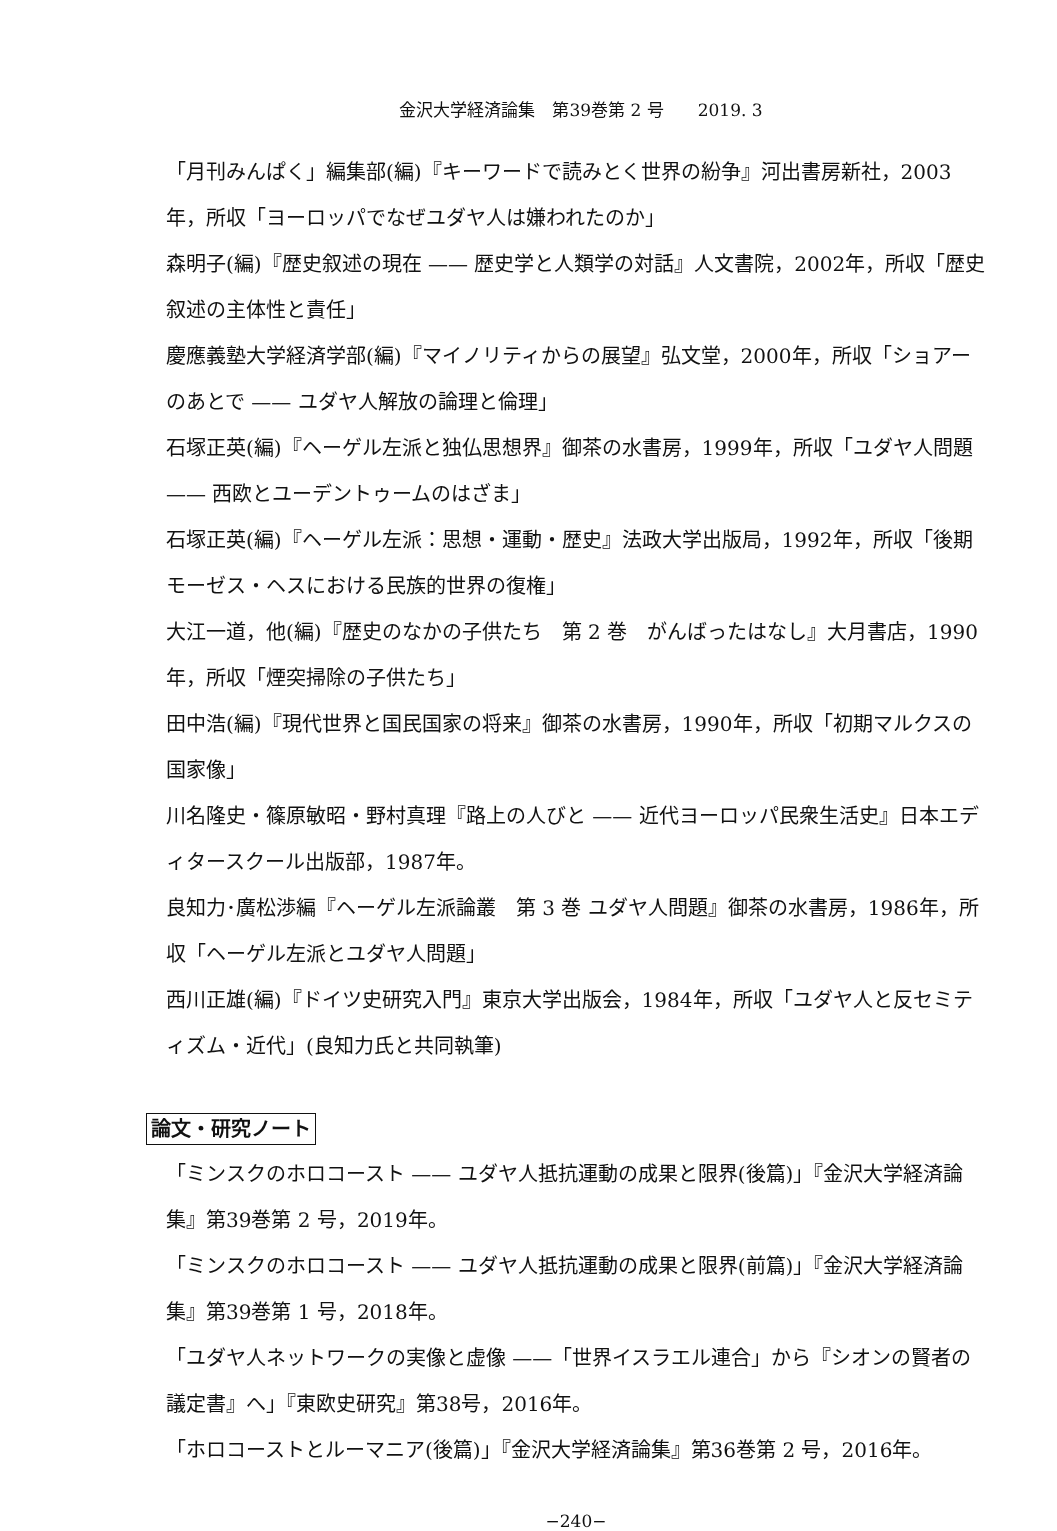金沢大学経済論集　第39巻第 2 号　　2019. 3
「月刊みんぱく」編集部(編)『キーワードで読みとく世界の紛争』河出書房新社，2003年，所収「ヨーロッパでなぜユダヤ人は嫌われたのか」
森明子(編)『歴史叙述の現在 —— 歴史学と人類学の対話』人文書院，2002年，所収「歴史叙述の主体性と責任」
慶應義塾大学経済学部(編)『マイノリティからの展望』弘文堂，2000年，所収「ショアーのあとで —— ユダヤ人解放の論理と倫理」
石塚正英(編)『ヘーゲル左派と独仏思想界』御茶の水書房，1999年，所収「ユダヤ人問題 —— 西欧とユーデントゥームのはざま」
石塚正英(編)『ヘーゲル左派：思想・運動・歴史』法政大学出版局，1992年，所収「後期モーゼス・ヘスにおける民族的世界の復権」
大江一道，他(編)『歴史のなかの子供たち　第 2 巻　がんばったはなし』大月書店，1990年，所収「煙突掃除の子供たち」
田中浩(編)『現代世界と国民国家の将来』御茶の水書房，1990年，所収「初期マルクスの国家像」
川名隆史・篠原敏昭・野村真理『路上の人びと —— 近代ヨーロッパ民衆生活史』日本エディタースクール出版部，1987年。
良知力･廣松渉編『ヘーゲル左派論叢　第 3 巻 ユダヤ人問題』御茶の水書房，1986年，所収「ヘーゲル左派とユダヤ人問題」
西川正雄(編)『ドイツ史研究入門』東京大学出版会，1984年，所収「ユダヤ人と反セミティズム・近代」(良知力氏と共同執筆)
論文・研究ノート
「ミンスクのホロコースト —— ユダヤ人抵抗運動の成果と限界(後篇)」『金沢大学経済論集』第39巻第 2 号，2019年。
「ミンスクのホロコースト —— ユダヤ人抵抗運動の成果と限界(前篇)」『金沢大学経済論集』第39巻第 1 号，2018年。
「ユダヤ人ネットワークの実像と虚像 ——「世界イスラエル連合」から『シオンの賢者の議定書』へ」『東欧史研究』第38号，2016年。
「ホロコーストとルーマニア(後篇)」『金沢大学経済論集』第36巻第 2 号，2016年。
−240−